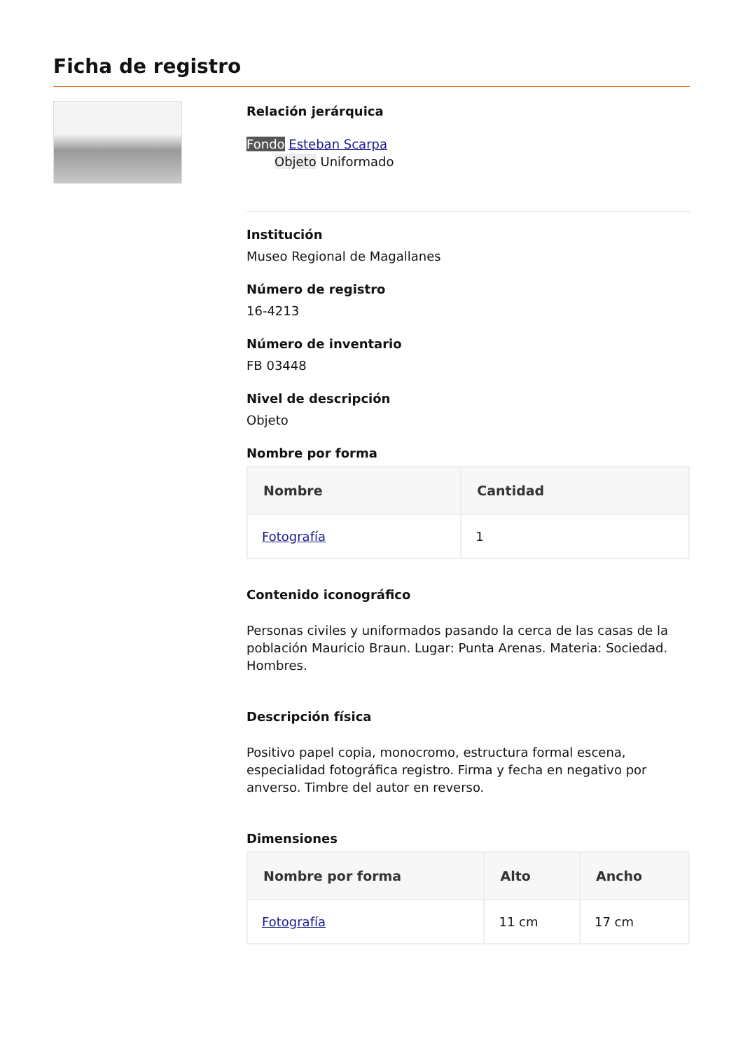Ficha de registro
Relación jerárquica
Fondo Esteban Scarpa
Objeto Uniformado
Institución
Museo Regional de Magallanes
Número de registro
16-4213
Número de inventario
FB 03448
Nivel de descripción
Objeto
Nombre por forma
| Nombre | Cantidad |
| --- | --- |
| Fotografía | 1 |
Contenido iconográfico
Personas civiles y uniformados pasando la cerca de las casas de la población Mauricio Braun. Lugar: Punta Arenas. Materia: Sociedad. Hombres.
Descripción física
Positivo papel copia, monocromo, estructura formal escena, especialidad fotográfica registro. Firma y fecha en negativo por anverso. Timbre del autor en reverso.
Dimensiones
| Nombre por forma | Alto | Ancho |
| --- | --- | --- |
| Fotografía | 11 cm | 17 cm |